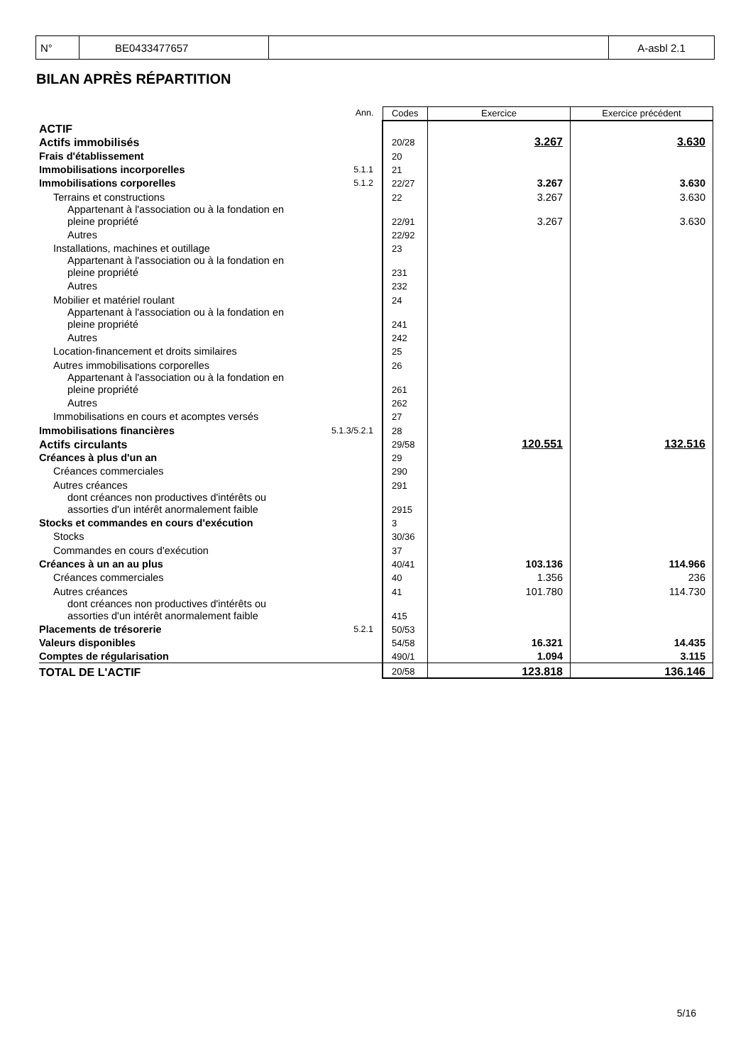| N° | BE0433477657 | | A-asbl 2.1 |
BILAN APRÈS RÉPARTITION
| | Ann. | Codes | Exercice | Exercice précédent |
| ACTIF | | | | |
| Actifs immobilisés | | 20/28 | 3.267 | 3.630 |
| Frais d'établissement | | 20 | | |
| Immobilisations incorporelles | 5.1.1 | 21 | | |
| Immobilisations corporelles | 5.1.2 | 22/27 | 3.267 | 3.630 |
| Terrains et constructions | | 22 | 3.267 | 3.630 |
| Appartenant à l'association ou à la fondation en pleine propriété | | 22/91 | 3.267 | 3.630 |
| Autres | | 22/92 | | |
| Installations, machines et outillage | | 23 | | |
| Appartenant à l'association ou à la fondation en pleine propriété | | 231 | | |
| Autres | | 232 | | |
| Mobilier et matériel roulant | | 24 | | |
| Appartenant à l'association ou à la fondation en pleine propriété | | 241 | | |
| Autres | | 242 | | |
| Location-financement et droits similaires | | 25 | | |
| Autres immobilisations corporelles | | 26 | | |
| Appartenant à l'association ou à la fondation en pleine propriété | | 261 | | |
| Autres | | 262 | | |
| Immobilisations en cours et acomptes versés | | 27 | | |
| Immobilisations financières | 5.1.3/5.2.1 | 28 | | |
| Actifs circulants | | 29/58 | 120.551 | 132.516 |
| Créances à plus d'un an | | 29 | | |
| Créances commerciales | | 290 | | |
| Autres créances | | 291 | | |
| dont créances non productives d'intérêts ou assorties d'un intérêt anormalement faible | | 2915 | | |
| Stocks et commandes en cours d'exécution | | 3 | | |
| Stocks | | 30/36 | | |
| Commandes en cours d'exécution | | 37 | | |
| Créances à un an au plus | | 40/41 | 103.136 | 114.966 |
| Créances commerciales | | 40 | 1.356 | 236 |
| Autres créances | | 41 | 101.780 | 114.730 |
| dont créances non productives d'intérêts ou assorties d'un intérêt anormalement faible | | 415 | | |
| Placements de trésorerie | 5.2.1 | 50/53 | | |
| Valeurs disponibles | | 54/58 | 16.321 | 14.435 |
| Comptes de régularisation | | 490/1 | 1.094 | 3.115 |
| TOTAL DE L'ACTIF | | 20/58 | 123.818 | 136.146 |
5/16